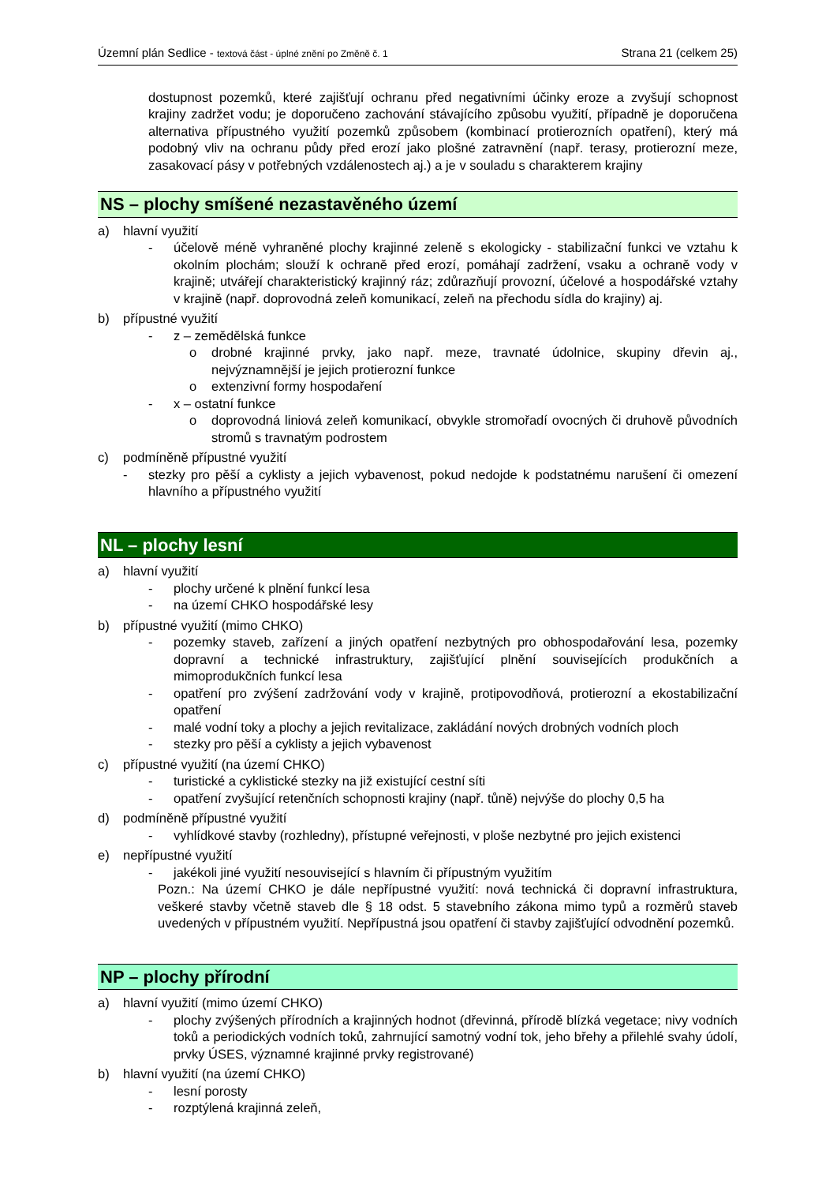Územní plán Sedlice - textová část - úplné znění po Změně č. 1 Strana 21 (celkem 25)
dostupnost pozemků, které zajišťují ochranu před negativními účinky eroze a zvyšují schopnost krajiny zadržet vodu; je doporučeno zachování stávajícího způsobu využití, případně je doporučena alternativa přípustného využití pozemků způsobem (kombinací protierozních opatření), který má podobný vliv na ochranu půdy před erozí jako plošné zatravnění (např. terasy, protierozní meze, zasakovací pásy v potřebných vzdálenostech aj.) a je v souladu s charakterem krajiny
NS – plochy smíšené nezastavěného území
a) hlavní využití
- účelově méně vyhraněné plochy krajinné zeleně s ekologicky - stabilizační funkci ve vztahu k okolním plochám; slouží k ochraně před erozí, pomáhají zadržení, vsaku a ochraně vody v krajině; utvářejí charakteristický krajinný ráz; zdůrazňují provozní, účelové a hospodářské vztahy v krajině (např. doprovodná zeleň komunikací, zeleň na přechodu sídla do krajiny) aj.
b) přípustné využití
- z – zemědělská funkce
o drobné krajinné prvky, jako např. meze, travnaté údolnice, skupiny dřevin aj., nejvýznamnější je jejich protierozní funkce
o extenzivní formy hospodaření
- x – ostatní funkce
o doprovodná liniová zeleň komunikací, obvykle stromořadí ovocných či druhově původních stromů s travnatým podrostem
c) podmíněně přípustné využití
- stezky pro pěší a cyklisty a jejich vybavenost, pokud nedojde k podstatnému narušení či omezení hlavního a přípustného využití
NL – plochy lesní
a) hlavní využití
- plochy určené k plnění funkcí lesa
- na území CHKO hospodářské lesy
b) přípustné využití (mimo CHKO)
- pozemky staveb, zařízení a jiných opatření nezbytných pro obhospodařování lesa, pozemky dopravní a technické infrastruktury, zajišťující plnění souvisejících produkčních a mimoprodukčních funkcí lesa
- opatření pro zvýšení zadržování vody v krajině, protipovodňová, protierozní a ekostabilizační opatření
- malé vodní toky a plochy a jejich revitalizace, zakládání nových drobných vodních ploch
- stezky pro pěší a cyklisty a jejich vybavenost
c) přípustné využití (na území CHKO)
- turistické a cyklistické stezky na již existující cestní síti
- opatření zvyšující retenčních schopnosti krajiny (např. tůně) nejvýše do plochy 0,5 ha
d) podmíněně přípustné využití
- vyhlídkové stavby (rozhledny), přístupné veřejnosti, v ploše nezbytné pro jejich existenci
e) nepřípustné využití
- jakékoli jiné využití nesouvisející s hlavním či přípustným využitím
Pozn.: Na území CHKO je dále nepřípustné využití: nová technická či dopravní infrastruktura, veškeré stavby včetně staveb dle § 18 odst. 5 stavebního zákona mimo typů a rozměrů staveb uvedených v přípustném využití. Nepřípustná jsou opatření či stavby zajišťující odvodnění pozemků.
NP – plochy přírodní
a) hlavní využití (mimo území CHKO)
- plochy zvýšených přírodních a krajinných hodnot (dřevinná, přírodě blízká vegetace; nivy vodních toků a periodických vodních toků, zahrnující samotný vodní tok, jeho břehy a přilehlé svahy údolí, prvky ÚSES, významné krajinné prvky registrované)
b) hlavní využití (na území CHKO)
- lesní porosty
- rozptýlená krajinná zeleň,